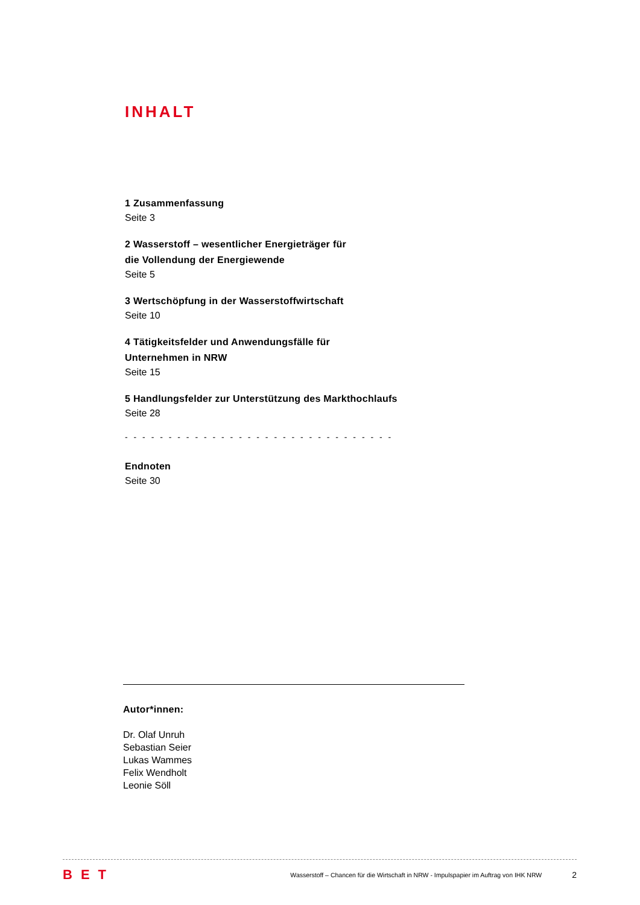INHALT
1 Zusammenfassung
Seite 3
2 Wasserstoff – wesentlicher Energieträger für
die Vollendung der Energiewende
Seite 5
3 Wertschöpfung in der Wasserstoffwirtschaft
Seite 10
4 Tätigkeitsfelder und Anwendungsfälle für
Unternehmen in NRW
Seite 15
5 Handlungsfelder zur Unterstützung des Markthochlaufs
Seite 28
- - - - - - - - - - - - - - - - - - - - - - - - - - - - - - -
Endnoten
Seite 30
Autor*innen:
Dr. Olaf Unruh
Sebastian Seier
Lukas Wammes
Felix Wendholt
Leonie Söll
BET Wasserstoff – Chancen für die Wirtschaft in NRW - Impulspapier im Auftrag von IHK NRW 2